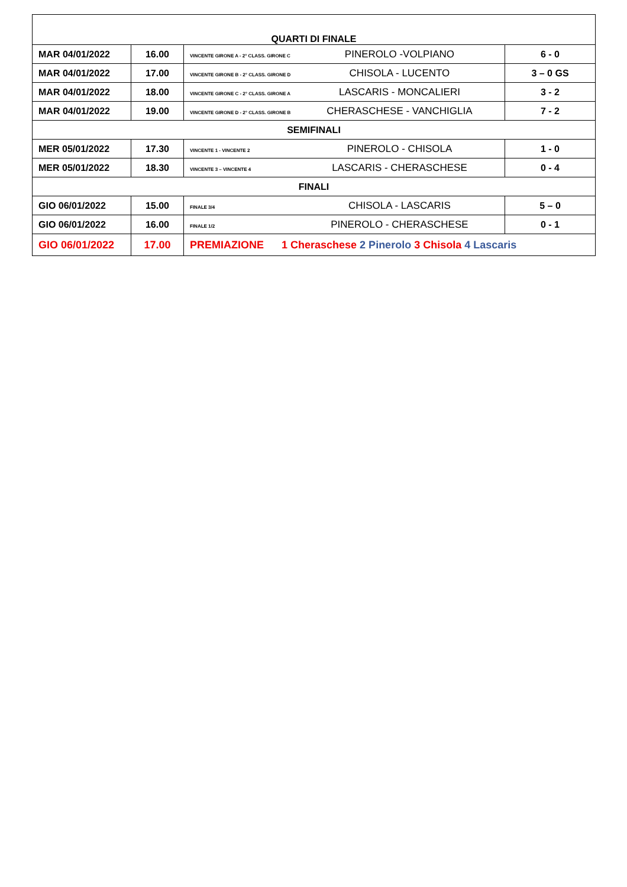| QUARTI DI FINALE | | | |
| MAR 04/01/2022 | 16.00 | VINCENTE GIRONE A - 2° CLASS. GIRONE C PINEROLO -VOLPIANO | 6 - 0 |
| MAR 04/01/2022 | 17.00 | VINCENTE GIRONE B - 2° CLASS. GIRONE D CHISOLA - LUCENTO | 3 – 0 GS |
| MAR 04/01/2022 | 18.00 | VINCENTE GIRONE C - 2° CLASS. GIRONE A LASCARIS - MONCALIERI | 3 - 2 |
| MAR 04/01/2022 | 19.00 | VINCENTE GIRONE D - 2° CLASS. GIRONE B CHERASCHESE - VANCHIGLIA | 7 - 2 |
| SEMIFINALI | | | |
| MER 05/01/2022 | 17.30 | VINCENTE 1 - VINCENTE 2 PINEROLO - CHISOLA | 1 - 0 |
| MER 05/01/2022 | 18.30 | VINCENTE 3 – VINCENTE 4 LASCARIS - CHERASCHESE | 0 - 4 |
| FINALI | | | |
| GIO 06/01/2022 | 15.00 | FINALE 3/4 CHISOLA - LASCARIS | 5 – 0 |
| GIO 06/01/2022 | 16.00 | FINALE 1/2 PINEROLO - CHERASCHESE | 0 - 1 |
| GIO 06/01/2022 | 17.00 | PREMIAZIONE 1 Cheraschese 2 Pinerolo 3 Chisola 4 Lascaris | |